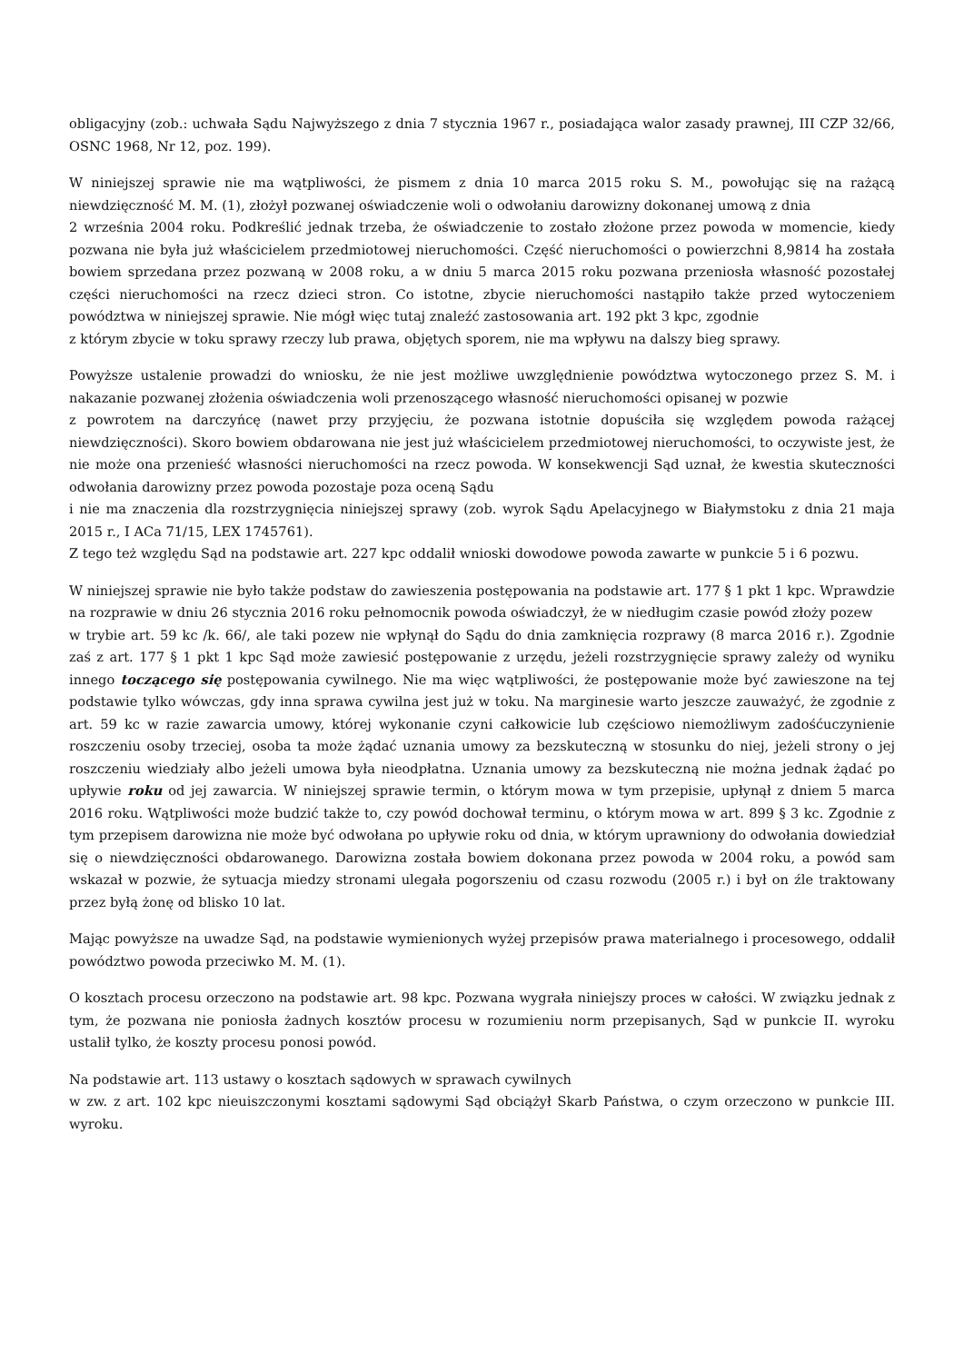obligacyjny (zob.: uchwała Sądu Najwyższego z dnia 7 stycznia 1967 r., posiadająca walor zasady prawnej, III CZP 32/66, OSNC 1968, Nr 12, poz. 199).
W niniejszej sprawie nie ma wątpliwości, że pismem z dnia 10 marca 2015 roku S. M., powołując się na rażącą niewdzięczność M. M. (1), złożył pozwanej oświadczenie woli o odwołaniu darowizny dokonanej umową z dnia
2 września 2004 roku. Podkreślić jednak trzeba, że oświadczenie to zostało złożone przez powoda w momencie, kiedy pozwana nie była już właścicielem przedmiotowej nieruchomości. Część nieruchomości o powierzchni 8,9814 ha została bowiem sprzedana przez pozwaną w 2008 roku, a w dniu 5 marca 2015 roku pozwana przeniosła własność pozostałej części nieruchomości na rzecz dzieci stron. Co istotne, zbycie nieruchomości nastąpiło także przed wytoczeniem powództwa w niniejszej sprawie. Nie mógł więc tutaj znaleźć zastosowania art. 192 pkt 3 kpc, zgodnie
z którym zbycie w toku sprawy rzeczy lub prawa, objętych sporem, nie ma wpływu na dalszy bieg sprawy.
Powyższe ustalenie prowadzi do wniosku, że nie jest możliwe uwzględnienie powództwa wytoczonego przez S. M. i nakazanie pozwanej złożenia oświadczenia woli przenoszącego własność nieruchomości opisanej w pozwie
z powrotem na darczyńcę (nawet przy przyjęciu, że pozwana istotnie dopuściła się względem powoda rażącej niewdzięczności). Skoro bowiem obdarowana nie jest już właścicielem przedmiotowej nieruchomości, to oczywiste jest, że nie może ona przenieść własności nieruchomości na rzecz powoda. W konsekwencji Sąd uznał, że kwestia skuteczności odwołania darowizny przez powoda pozostaje poza oceną Sądu
i nie ma znaczenia dla rozstrzygnięcia niniejszej sprawy (zob. wyrok Sądu Apelacyjnego w Białymstoku z dnia 21 maja 2015 r., I ACa 71/15, LEX 1745761).
Z tego też względu Sąd na podstawie art. 227 kpc oddalił wnioski dowodowe powoda zawarte w punkcie 5 i 6 pozwu.
W niniejszej sprawie nie było także podstaw do zawieszenia postępowania na podstawie art. 177 § 1 pkt 1 kpc. Wprawdzie na rozprawie w dniu 26 stycznia 2016 roku pełnomocnik powoda oświadczył, że w niedługim czasie powód złoży pozew
w trybie art. 59 kc /k. 66/, ale taki pozew nie wpłynął do Sądu do dnia zamknięcia rozprawy (8 marca 2016 r.). Zgodnie zaś z art. 177 § 1 pkt 1 kpc Sąd może zawiesić postępowanie z urzędu, jeżeli rozstrzygnięcie sprawy zależy od wyniku innego toczącego się postępowania cywilnego. Nie ma więc wątpliwości, że postępowanie może być zawieszone na tej podstawie tylko wówczas, gdy inna sprawa cywilna jest już w toku. Na marginesie warto jeszcze zauważyć, że zgodnie z art. 59 kc w razie zawarcia umowy, której wykonanie czyni całkowicie lub częściowo niemożliwym zadośćuczynienie roszczeniu osoby trzeciej, osoba ta może żądać uznania umowy za bezskuteczną w stosunku do niej, jeżeli strony o jej roszczeniu wiedziały albo jeżeli umowa była nieodpłatna. Uznania umowy za bezskuteczną nie można jednak żądać po upływie roku od jej zawarcia. W niniejszej sprawie termin, o którym mowa w tym przepisie, upłynął z dniem 5 marca 2016 roku. Wątpliwości może budzić także to, czy powód dochował terminu, o którym mowa w art. 899 § 3 kc. Zgodnie z tym przepisem darowizna nie może być odwołana po upływie roku od dnia, w którym uprawniony do odwołania dowiedział się o niewdzięczności obdarowanego. Darowizna została bowiem dokonana przez powoda w 2004 roku, a powód sam wskazał w pozwie, że sytuacja miedzy stronami ulegała pogorszeniu od czasu rozwodu (2005 r.) i był on źle traktowany przez byłą żonę od blisko 10 lat.
Mając powyższe na uwadze Sąd, na podstawie wymienionych wyżej przepisów prawa materialnego i procesowego, oddalił powództwo powoda przeciwko M. M. (1).
O kosztach procesu orzeczono na podstawie art. 98 kpc. Pozwana wygrała niniejszy proces w całości. W związku jednak z tym, że pozwana nie poniosła żadnych kosztów procesu w rozumieniu norm przepisanych, Sąd w punkcie II. wyroku ustalił tylko, że koszty procesu ponosi powód.
Na podstawie art. 113 ustawy o kosztach sądowych w sprawach cywilnych
w zw. z art. 102 kpc nieuiszczonymi kosztami sądowymi Sąd obciążył Skarb Państwa, o czym orzeczono w punkcie III. wyroku.